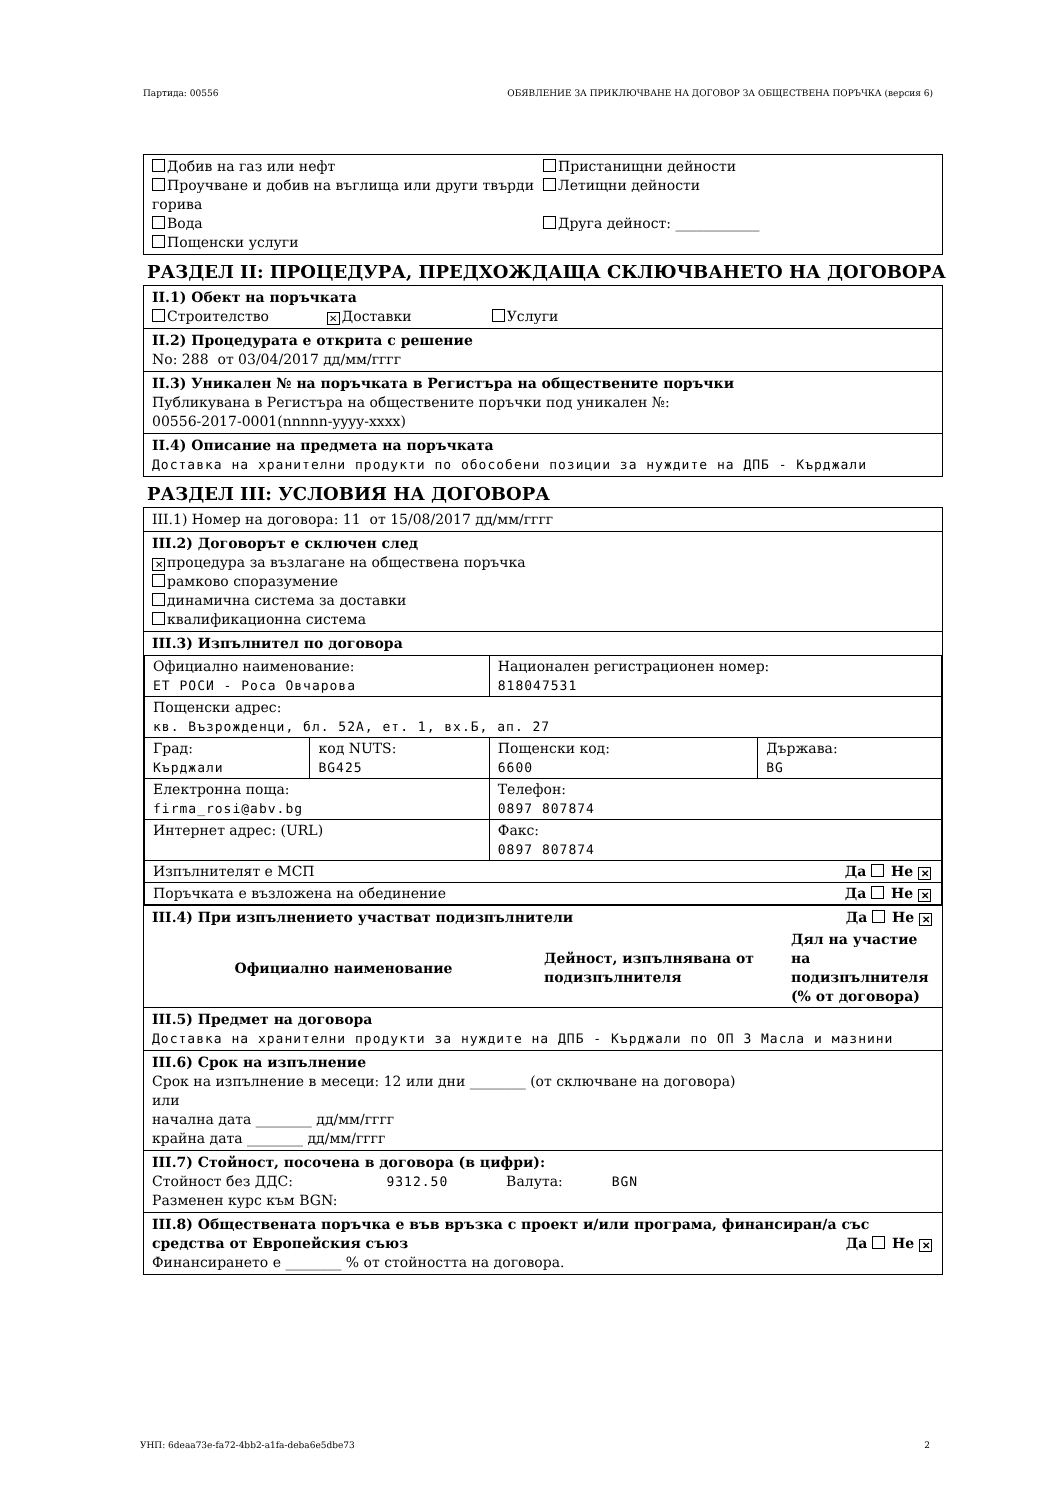Партида: 00556 ОБЯВЛЕНИЕ ЗА ПРИКЛЮЧВАНЕ НА ДОГОВОР ЗА ОБЩЕСТВЕНА ПОРЪЧКА (версия 6)
Добив на газ или нефт
Проучване и добив на въглища или други твърди горива
Вода
Пощенски услуги
Пристанищни дейности
Летищни дейности
Друга дейност: ____________
РАЗДЕЛ II: ПРОЦЕДУРА, ПРЕДХОЖДАЩА СКЛЮЧВАНЕТО НА ДОГОВОРА
II.1) Обект на поръчката
Строителство ✕ Доставки Услуги
II.2) Процедурата е открита с решение
No: 288 от 03/04/2017 дд/мм/гггг
II.3) Уникален № на поръчката в Регистъра на обществените поръчки
Публикувана в Регистъра на обществените поръчки под уникален №:
00556-2017-0001(nnnnn-yyyy-xxxx)
II.4) Описание на предмета на поръчката
Доставка на хранителни продукти по обособени позиции за нуждите на ДПБ - Кърджали
РАЗДЕЛ III: УСЛОВИЯ НА ДОГОВОРА
III.1) Номер на договора: 11 от 15/08/2017 дд/мм/гггг
III.2) Договорът е сключен след
✕ процедура за възлагане на обществена поръчка
рамково споразумение
динамична система за доставки
квалификационна система
III.3) Изпълнител по договора
| Официално наименование: ЕТ РОСИ - Роса Овчарова | | Национален регистрационен номер: 818047531 | |
| Пощенски адрес: кв. Възрожденци, бл. 52А, ет. 1, вх.Б, ап. 27 | | | |
| Град: Кърджали | код NUTS: BG425 | Пощенски код: 6600 | Държава: BG |
| Електронна поща: firma_rosi@abv.bg | | Телефон: 0897 807874 | |
| Интернет адрес: (URL) | | Факс: 0897 807874 | |
| Изпълнителят е МСП Да Не ✕ | | | |
| Поръчката е възложена на обединение Да Не ✕ | | | |
III.4) При изпълнението участват подизпълнители Да Не ✕
| Официално наименование | Дейност, изпълнявана от подизпълнителя | Дял на участие на подизпълнителя (% от договора) |
| --- | --- | --- |
III.5) Предмет на договора
Доставка на хранителни продукти за нуждите на ДПБ - Кърджали по ОП 3 Масла и мазнини
III.6) Срок на изпълнение
Срок на изпълнение в месеци: 12 или дни ________ (от сключване на договора)
или
начална дата ________ дд/мм/гггг
крайна дата ________ дд/мм/гггг
III.7) Стойност, посочена в договора (в цифри):
Стойност без ДДС: 9312.50 Валута: BGN
Разменен курс към BGN:
III.8) Обществената поръчка е във връзка с проект и/или програма, финансиран/а със средства от Европейския съюз Да Не ✕
Финансирането е ________ % от стойността на договора.
УНП: 6deaa73e-fa72-4bb2-a1fa-deba6e5dbe73 2